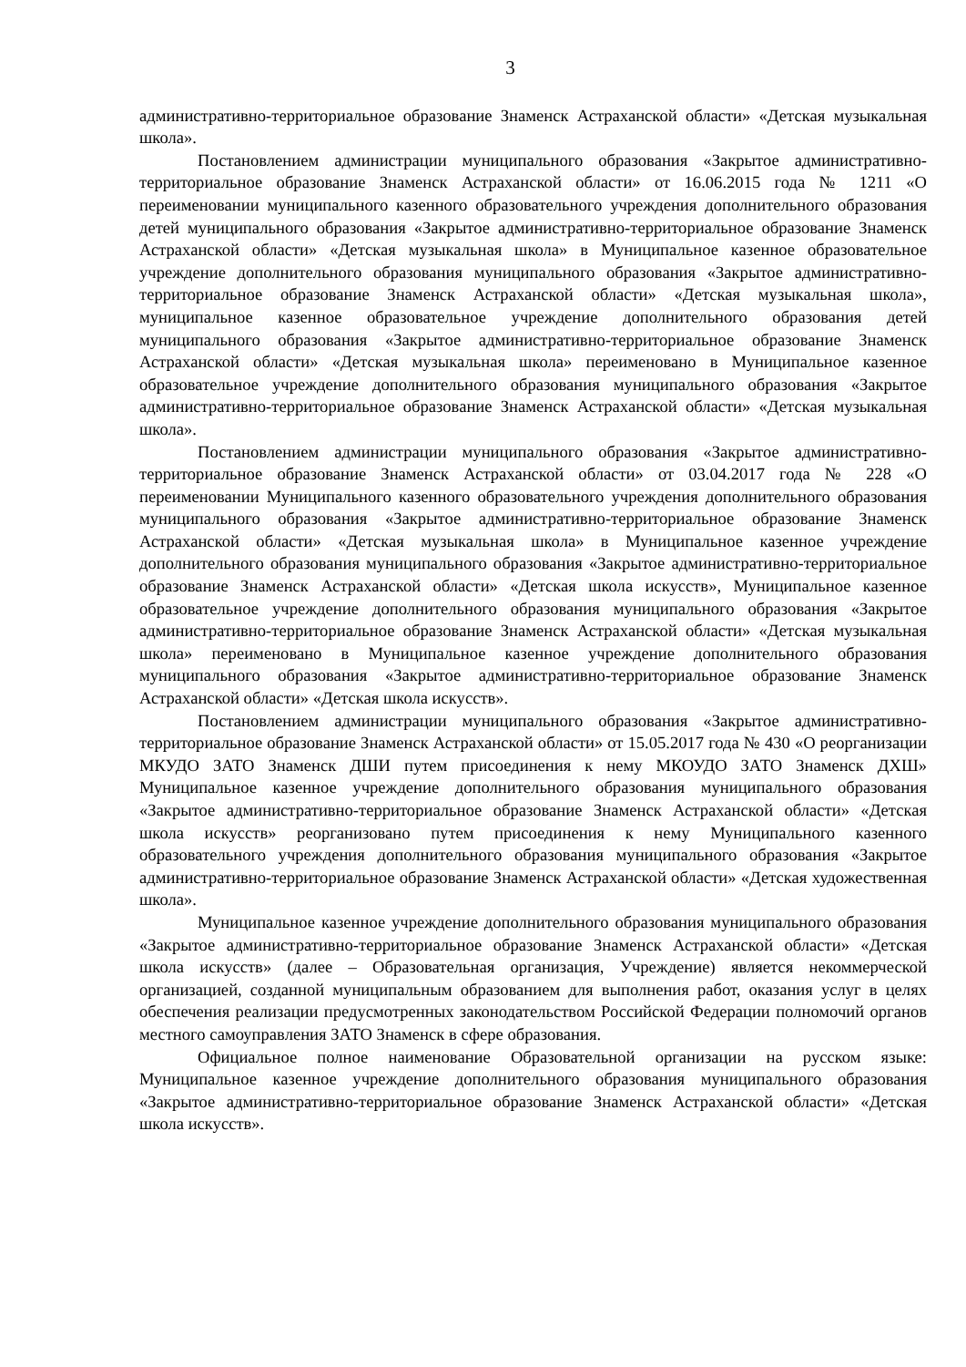3
административно-территориальное образование Знаменск Астраханской области» «Детская музыкальная школа».
Постановлением администрации муниципального образования «Закрытое административно-территориальное образование Знаменск Астраханской области» от 16.06.2015 года № 1211 «О переименовании муниципального казенного образовательного учреждения дополнительного образования детей муниципального образования «Закрытое административно-территориальное образование Знаменск Астраханской области» «Детская музыкальная школа» в Муниципальное казенное образовательное учреждение дополнительного образования муниципального образования «Закрытое административно-территориальное образование Знаменск Астраханской области» «Детская музыкальная школа», муниципальное казенное образовательное учреждение дополнительного образования детей муниципального образования «Закрытое административно-территориальное образование Знаменск Астраханской области» «Детская музыкальная школа» переименовано в Муниципальное казенное образовательное учреждение дополнительного образования муниципального образования «Закрытое административно-территориальное образование Знаменск Астраханской области» «Детская музыкальная школа».
Постановлением администрации муниципального образования «Закрытое административно-территориальное образование Знаменск Астраханской области» от 03.04.2017 года № 228 «О переименовании Муниципального казенного образовательного учреждения дополнительного образования муниципального образования «Закрытое административно-территориальное образование Знаменск Астраханской области» «Детская музыкальная школа» в Муниципальное казенное учреждение дополнительного образования муниципального образования «Закрытое административно-территориальное образование Знаменск Астраханской области» «Детская школа искусств», Муниципальное казенное образовательное учреждение дополнительного образования муниципального образования «Закрытое административно-территориальное образование Знаменск Астраханской области» «Детская музыкальная школа» переименовано в Муниципальное казенное учреждение дополнительного образования муниципального образования «Закрытое административно-территориальное образование Знаменск Астраханской области» «Детская школа искусств».
Постановлением администрации муниципального образования «Закрытое административно-территориальное образование Знаменск Астраханской области» от 15.05.2017 года № 430 «О реорганизации МКУДО ЗАТО Знаменск ДШИ путем присоединения к нему МКОУДО ЗАТО Знаменск ДХШ» Муниципальное казенное учреждение дополнительного образования муниципального образования «Закрытое административно-территориальное образование Знаменск Астраханской области» «Детская школа искусств» реорганизовано путем присоединения к нему Муниципального казенного образовательного учреждения дополнительного образования муниципального образования «Закрытое административно-территориальное образование Знаменск Астраханской области» «Детская художественная школа».
Муниципальное казенное учреждение дополнительного образования муниципального образования «Закрытое административно-территориальное образование Знаменск Астраханской области» «Детская школа искусств» (далее – Образовательная организация, Учреждение) является некоммерческой организацией, созданной муниципальным образованием для выполнения работ, оказания услуг в целях обеспечения реализации предусмотренных законодательством Российской Федерации полномочий органов местного самоуправления ЗАТО Знаменск в сфере образования.
Официальное полное наименование Образовательной организации на русском языке: Муниципальное казенное учреждение дополнительного образования муниципального образования «Закрытое административно-территориальное образование Знаменск Астраханской области» «Детская школа искусств».